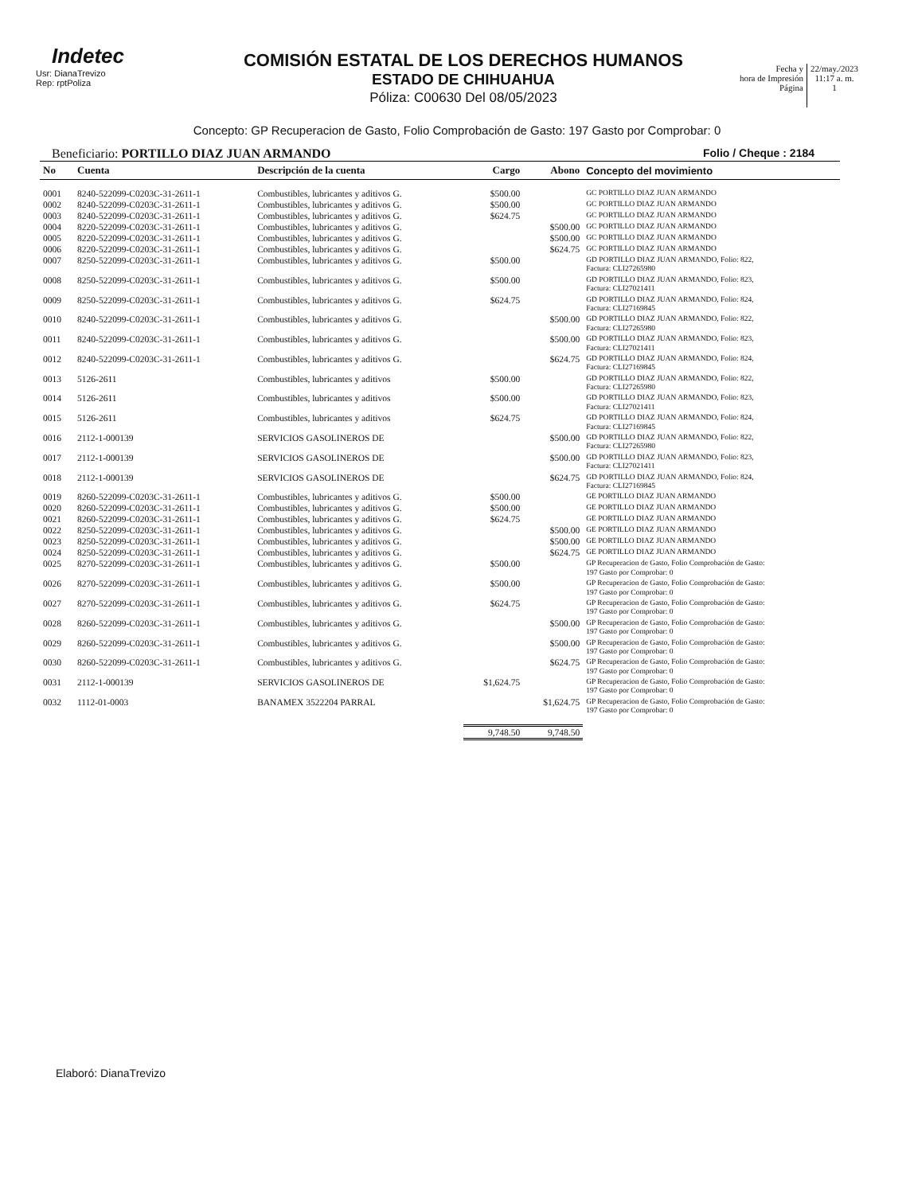Indetec
Usr: DianaTrevizo
Rep: rptPoliza
COMISIÓN ESTATAL DE LOS DERECHOS HUMANOS
ESTADO DE CHIHUAHUA
Póliza: C00630 Del 08/05/2023
Fecha y
hora de Impresión
Página
22/may./2023
11:17 a. m.
1
Concepto: GP Recuperacion de Gasto, Folio Comprobación de Gasto: 197 Gasto por Comprobar: 0
Beneficiario: PORTILLO DIAZ JUAN ARMANDO Folio / Cheque : 2184
| No | Cuenta | Descripción de la cuenta | Cargo | Abono | Concepto del movimiento |
| --- | --- | --- | --- | --- | --- |
| 0001 | 8240-522099-C0203C-31-2611-1 | Combustibles, lubricantes y aditivos G. | $500.00 | | GC PORTILLO DIAZ JUAN ARMANDO |
| 0002 | 8240-522099-C0203C-31-2611-1 | Combustibles, lubricantes y aditivos G. | $500.00 | | GC PORTILLO DIAZ JUAN ARMANDO |
| 0003 | 8240-522099-C0203C-31-2611-1 | Combustibles, lubricantes y aditivos G. | $624.75 | | GC PORTILLO DIAZ JUAN ARMANDO |
| 0004 | 8220-522099-C0203C-31-2611-1 | Combustibles, lubricantes y aditivos G. | | $500.00 | GC PORTILLO DIAZ JUAN ARMANDO |
| 0005 | 8220-522099-C0203C-31-2611-1 | Combustibles, lubricantes y aditivos G. | | $500.00 | GC PORTILLO DIAZ JUAN ARMANDO |
| 0006 | 8220-522099-C0203C-31-2611-1 | Combustibles, lubricantes y aditivos G. | | $624.75 | GC PORTILLO DIAZ JUAN ARMANDO |
| 0007 | 8250-522099-C0203C-31-2611-1 | Combustibles, lubricantes y aditivos G. | $500.00 | | GD PORTILLO DIAZ JUAN ARMANDO, Folio: 822, Factura: CLI27265980 |
| 0008 | 8250-522099-C0203C-31-2611-1 | Combustibles, lubricantes y aditivos G. | $500.00 | | GD PORTILLO DIAZ JUAN ARMANDO, Folio: 823, Factura: CLI27021411 |
| 0009 | 8250-522099-C0203C-31-2611-1 | Combustibles, lubricantes y aditivos G. | $624.75 | | GD PORTILLO DIAZ JUAN ARMANDO, Folio: 824, Factura: CLI27169845 |
| 0010 | 8240-522099-C0203C-31-2611-1 | Combustibles, lubricantes y aditivos G. | | $500.00 | GD PORTILLO DIAZ JUAN ARMANDO, Folio: 822, Factura: CLI27265980 |
| 0011 | 8240-522099-C0203C-31-2611-1 | Combustibles, lubricantes y aditivos G. | | $500.00 | GD PORTILLO DIAZ JUAN ARMANDO, Folio: 823, Factura: CLI27021411 |
| 0012 | 8240-522099-C0203C-31-2611-1 | Combustibles, lubricantes y aditivos G. | | $624.75 | GD PORTILLO DIAZ JUAN ARMANDO, Folio: 824, Factura: CLI27169845 |
| 0013 | 5126-2611 | Combustibles, lubricantes y aditivos | $500.00 | | GD PORTILLO DIAZ JUAN ARMANDO, Folio: 822, Factura: CLI27265980 |
| 0014 | 5126-2611 | Combustibles, lubricantes y aditivos | $500.00 | | GD PORTILLO DIAZ JUAN ARMANDO, Folio: 823, Factura: CLI27021411 |
| 0015 | 5126-2611 | Combustibles, lubricantes y aditivos | $624.75 | | GD PORTILLO DIAZ JUAN ARMANDO, Folio: 824, Factura: CLI27169845 |
| 0016 | 2112-1-000139 | SERVICIOS GASOLINEROS DE | | $500.00 | GD PORTILLO DIAZ JUAN ARMANDO, Folio: 822, Factura: CLI27265980 |
| 0017 | 2112-1-000139 | SERVICIOS GASOLINEROS DE | | $500.00 | GD PORTILLO DIAZ JUAN ARMANDO, Folio: 823, Factura: CLI27021411 |
| 0018 | 2112-1-000139 | SERVICIOS GASOLINEROS DE | | $624.75 | GD PORTILLO DIAZ JUAN ARMANDO, Folio: 824, Factura: CLI27169845 |
| 0019 | 8260-522099-C0203C-31-2611-1 | Combustibles, lubricantes y aditivos G. | $500.00 | | GE PORTILLO DIAZ JUAN ARMANDO |
| 0020 | 8260-522099-C0203C-31-2611-1 | Combustibles, lubricantes y aditivos G. | $500.00 | | GE PORTILLO DIAZ JUAN ARMANDO |
| 0021 | 8260-522099-C0203C-31-2611-1 | Combustibles, lubricantes y aditivos G. | $624.75 | | GE PORTILLO DIAZ JUAN ARMANDO |
| 0022 | 8250-522099-C0203C-31-2611-1 | Combustibles, lubricantes y aditivos G. | | $500.00 | GE PORTILLO DIAZ JUAN ARMANDO |
| 0023 | 8250-522099-C0203C-31-2611-1 | Combustibles, lubricantes y aditivos G. | | $500.00 | GE PORTILLO DIAZ JUAN ARMANDO |
| 0024 | 8250-522099-C0203C-31-2611-1 | Combustibles, lubricantes y aditivos G. | | $624.75 | GE PORTILLO DIAZ JUAN ARMANDO |
| 0025 | 8270-522099-C0203C-31-2611-1 | Combustibles, lubricantes y aditivos G. | $500.00 | | GP Recuperacion de Gasto, Folio Comprobación de Gasto: 197 Gasto por Comprobar: 0 |
| 0026 | 8270-522099-C0203C-31-2611-1 | Combustibles, lubricantes y aditivos G. | $500.00 | | GP Recuperacion de Gasto, Folio Comprobación de Gasto: 197 Gasto por Comprobar: 0 |
| 0027 | 8270-522099-C0203C-31-2611-1 | Combustibles, lubricantes y aditivos G. | $624.75 | | GP Recuperacion de Gasto, Folio Comprobación de Gasto: 197 Gasto por Comprobar: 0 |
| 0028 | 8260-522099-C0203C-31-2611-1 | Combustibles, lubricantes y aditivos G. | | $500.00 | GP Recuperacion de Gasto, Folio Comprobación de Gasto: 197 Gasto por Comprobar: 0 |
| 0029 | 8260-522099-C0203C-31-2611-1 | Combustibles, lubricantes y aditivos G. | | $500.00 | GP Recuperacion de Gasto, Folio Comprobación de Gasto: 197 Gasto por Comprobar: 0 |
| 0030 | 8260-522099-C0203C-31-2611-1 | Combustibles, lubricantes y aditivos G. | | $624.75 | GP Recuperacion de Gasto, Folio Comprobación de Gasto: 197 Gasto por Comprobar: 0 |
| 0031 | 2112-1-000139 | SERVICIOS GASOLINEROS DE | $1,624.75 | | GP Recuperacion de Gasto, Folio Comprobación de Gasto: 197 Gasto por Comprobar: 0 |
| 0032 | 1112-01-0003 | BANAMEX 3522204 PARRAL | | $1,624.75 | GP Recuperacion de Gasto, Folio Comprobación de Gasto: 197 Gasto por Comprobar: 0 |
| | | | 9,748.50 | 9,748.50 | |
Elaboró: DianaTrevizo